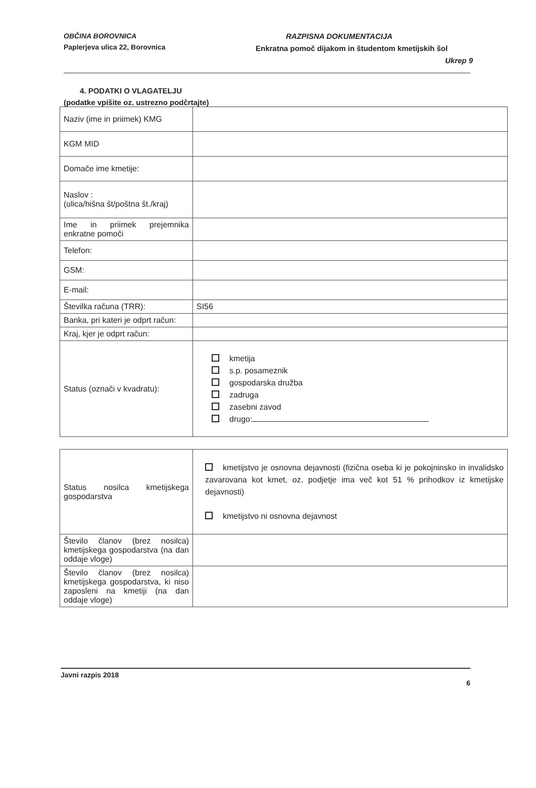OBČINA BOROVNICA
Paplerjeva ulica 22, Borovnica
RAZPISNA DOKUMENTACIJA
Enkratna pomoč dijakom in študentom kmetijskih šol
Ukrep 9
4. PODATKI O VLAGATELJU
(podatke vpišite oz. ustrezno podčrtajte)
| Naziv (ime in priimek) KMG | |
| KGM MID | |
| Domače ime kmetije: | |
| Naslov : (ulica/hišna št/poštna št./kraj) | |
| Ime in priimek prejemnika enkratne pomoči | |
| Telefon: | |
| GSM: | |
| E-mail: | |
| Številka računa (TRR): | SI56 |
| Banka, pri kateri je odprt račun: | |
| Kraj, kjer je odprt račun: | |
| Status (označi v kvadratu): | kmetija s.p. posameznik gospodarska družba zadruga zasebni zavod drugo: |
| Status nosilca kmetijskega gospodarstva | kmetijstvo je osnovna dejavnosti (fizična oseba ki je pokojninsko in invalidsko zavarovana kot kmet, oz. podjetje ima več kot 51 % prihodkov iz kmetijske dejavnosti) kmetijstvo ni osnovna dejavnost |
| Število članov (brez nosilca) kmetijskega gospodarstva (na dan oddaje vloge) | |
| Število članov (brez nosilca) kmetijskega gospodarstva, ki niso zaposleni na kmetiji (na dan oddaje vloge) | |
Javni razpis 2018
6